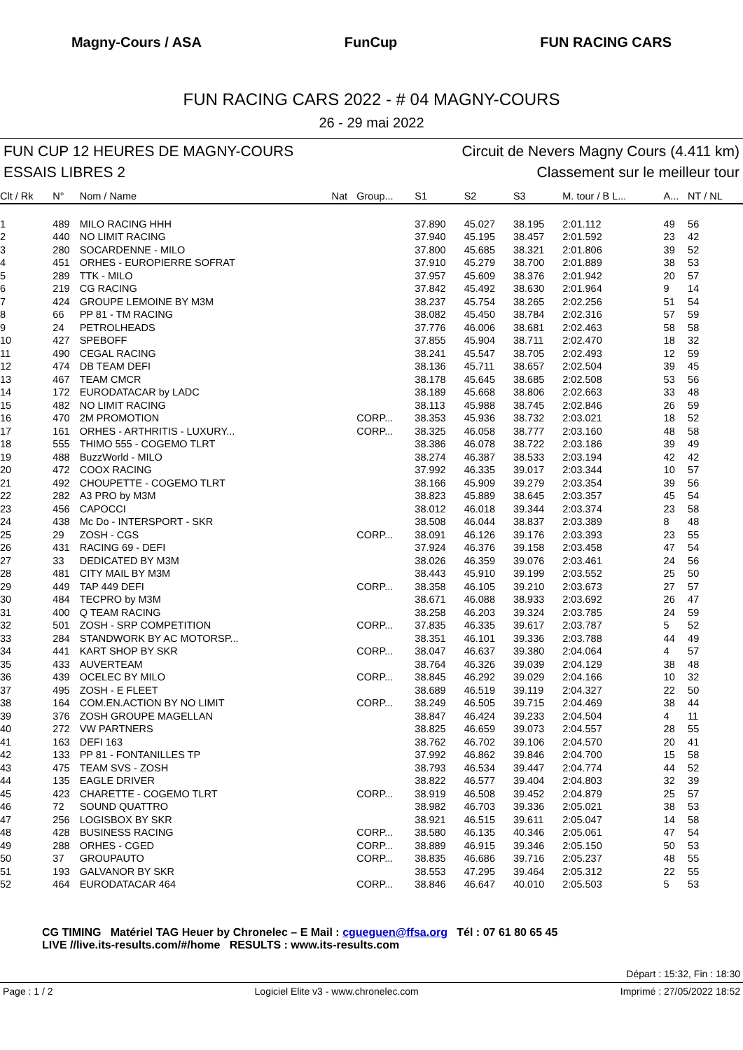Magny-Cours / ASA FunCup FUN RACING CARS
FUN RACING CARS 2022 - # 04 MAGNY-COURS
26 - 29 mai 2022
FUN CUP 12 HEURES DE MAGNY-COURS Circuit de Nevers Magny Cours (4.411 km)
ESSAIS LIBRES 2 Classement sur le meilleur tour
| Clt / Rk | N° | Nom / Name | Nat | Group... | S1 | S2 | S3 | M. tour / B L... | A... | NT / NL |
| --- | --- | --- | --- | --- | --- | --- | --- | --- | --- | --- |
| 1 | 489 | MILO RACING HHH | | | 37.890 | 45.027 | 38.195 | 2:01.112 | 49 | 56 |
| 2 | 440 | NO LIMIT RACING | | | 37.940 | 45.195 | 38.457 | 2:01.592 | 23 | 42 |
| 3 | 280 | SOCARDENNE - MILO | | | 37.800 | 45.685 | 38.321 | 2:01.806 | 39 | 52 |
| 4 | 451 | ORHES - EUROPIERRE SOFRAT | | | 37.910 | 45.279 | 38.700 | 2:01.889 | 38 | 53 |
| 5 | 289 | TTK - MILO | | | 37.957 | 45.609 | 38.376 | 2:01.942 | 20 | 57 |
| 6 | 219 | CG RACING | | | 37.842 | 45.492 | 38.630 | 2:01.964 | 9 | 14 |
| 7 | 424 | GROUPE LEMOINE BY M3M | | | 38.237 | 45.754 | 38.265 | 2:02.256 | 51 | 54 |
| 8 | 66 | PP 81 - TM RACING | | | 38.082 | 45.450 | 38.784 | 2:02.316 | 57 | 59 |
| 9 | 24 | PETROLHEADS | | | 37.776 | 46.006 | 38.681 | 2:02.463 | 58 | 58 |
| 10 | 427 | SPEBOFF | | | 37.855 | 45.904 | 38.711 | 2:02.470 | 18 | 32 |
| 11 | 490 | CEGAL RACING | | | 38.241 | 45.547 | 38.705 | 2:02.493 | 12 | 59 |
| 12 | 474 | DB TEAM DEFI | | | 38.136 | 45.711 | 38.657 | 2:02.504 | 39 | 45 |
| 13 | 467 | TEAM CMCR | | | 38.178 | 45.645 | 38.685 | 2:02.508 | 53 | 56 |
| 14 | 172 | EURODATACAR by LADC | | | 38.189 | 45.668 | 38.806 | 2:02.663 | 33 | 48 |
| 15 | 482 | NO LIMIT RACING | | | 38.113 | 45.988 | 38.745 | 2:02.846 | 26 | 59 |
| 16 | 470 | 2M PROMOTION | | CORP... | 38.353 | 45.936 | 38.732 | 2:03.021 | 18 | 52 |
| 17 | 161 | ORHES - ARTHRITIS - LUXURY... | | CORP... | 38.325 | 46.058 | 38.777 | 2:03.160 | 48 | 58 |
| 18 | 555 | THIMO 555 - COGEMO TLRT | | | 38.386 | 46.078 | 38.722 | 2:03.186 | 39 | 49 |
| 19 | 488 | BuzzWorld - MILO | | | 38.274 | 46.387 | 38.533 | 2:03.194 | 42 | 42 |
| 20 | 472 | COOX RACING | | | 37.992 | 46.335 | 39.017 | 2:03.344 | 10 | 57 |
| 21 | 492 | CHOUPETTE - COGEMO TLRT | | | 38.166 | 45.909 | 39.279 | 2:03.354 | 39 | 56 |
| 22 | 282 | A3 PRO by M3M | | | 38.823 | 45.889 | 38.645 | 2:03.357 | 45 | 54 |
| 23 | 456 | CAPOCCI | | | 38.012 | 46.018 | 39.344 | 2:03.374 | 23 | 58 |
| 24 | 438 | Mc Do - INTERSPORT - SKR | | | 38.508 | 46.044 | 38.837 | 2:03.389 | 8 | 48 |
| 25 | 29 | ZOSH - CGS | | CORP... | 38.091 | 46.126 | 39.176 | 2:03.393 | 23 | 55 |
| 26 | 431 | RACING 69 - DEFI | | | 37.924 | 46.376 | 39.158 | 2:03.458 | 47 | 54 |
| 27 | 33 | DEDICATED BY M3M | | | 38.026 | 46.359 | 39.076 | 2:03.461 | 24 | 56 |
| 28 | 481 | CITY MAIL BY M3M | | | 38.443 | 45.910 | 39.199 | 2:03.552 | 25 | 50 |
| 29 | 449 | TAP 449 DEFI | | CORP... | 38.358 | 46.105 | 39.210 | 2:03.673 | 27 | 57 |
| 30 | 484 | TECPRO by M3M | | | 38.671 | 46.088 | 38.933 | 2:03.692 | 26 | 47 |
| 31 | 400 | Q TEAM RACING | | | 38.258 | 46.203 | 39.324 | 2:03.785 | 24 | 59 |
| 32 | 501 | ZOSH - SRP COMPETITION | | CORP... | 37.835 | 46.335 | 39.617 | 2:03.787 | 5 | 52 |
| 33 | 284 | STANDWORK BY AC MOTORSP... | | | 38.351 | 46.101 | 39.336 | 2:03.788 | 44 | 49 |
| 34 | 441 | KART SHOP BY SKR | | CORP... | 38.047 | 46.637 | 39.380 | 2:04.064 | 4 | 57 |
| 35 | 433 | AUVERTEAM | | | 38.764 | 46.326 | 39.039 | 2:04.129 | 38 | 48 |
| 36 | 439 | OCELEC BY MILO | | CORP... | 38.845 | 46.292 | 39.029 | 2:04.166 | 10 | 32 |
| 37 | 495 | ZOSH - E FLEET | | | 38.689 | 46.519 | 39.119 | 2:04.327 | 22 | 50 |
| 38 | 164 | COM.EN.ACTION BY NO LIMIT | | CORP... | 38.249 | 46.505 | 39.715 | 2:04.469 | 38 | 44 |
| 39 | 376 | ZOSH GROUPE MAGELLAN | | | 38.847 | 46.424 | 39.233 | 2:04.504 | 4 | 11 |
| 40 | 272 | VW PARTNERS | | | 38.825 | 46.659 | 39.073 | 2:04.557 | 28 | 55 |
| 41 | 163 | DEFI 163 | | | 38.762 | 46.702 | 39.106 | 2:04.570 | 20 | 41 |
| 42 | 133 | PP 81 - FONTANILLES TP | | | 37.992 | 46.862 | 39.846 | 2:04.700 | 15 | 58 |
| 43 | 475 | TEAM SVS - ZOSH | | | 38.793 | 46.534 | 39.447 | 2:04.774 | 44 | 52 |
| 44 | 135 | EAGLE DRIVER | | | 38.822 | 46.577 | 39.404 | 2:04.803 | 32 | 39 |
| 45 | 423 | CHARETTE - COGEMO TLRT | | CORP... | 38.919 | 46.508 | 39.452 | 2:04.879 | 25 | 57 |
| 46 | 72 | SOUND QUATTRO | | | 38.982 | 46.703 | 39.336 | 2:05.021 | 38 | 53 |
| 47 | 256 | LOGISBOX BY SKR | | | 38.921 | 46.515 | 39.611 | 2:05.047 | 14 | 58 |
| 48 | 428 | BUSINESS RACING | | CORP... | 38.580 | 46.135 | 40.346 | 2:05.061 | 47 | 54 |
| 49 | 288 | ORHES - CGED | | CORP... | 38.889 | 46.915 | 39.346 | 2:05.150 | 50 | 53 |
| 50 | 37 | GROUPAUTO | | CORP... | 38.835 | 46.686 | 39.716 | 2:05.237 | 48 | 55 |
| 51 | 193 | GALVANOR BY SKR | | | 38.553 | 47.295 | 39.464 | 2:05.312 | 22 | 55 |
| 52 | 464 | EURODATACAR 464 | | CORP... | 38.846 | 46.647 | 40.010 | 2:05.503 | 5 | 53 |
CG TIMING Matériel TAG Heuer by Chronelec – E Mail : cgueguen@ffsa.org Tél : 07 61 80 65 45
LIVE //live.its-results.com/#/home RESULTS : www.its-results.com
Départ : 15:32, Fin : 18:30
Page : 1 / 2 Logiciel Elite v3 - www.chronelec.com Imprimé : 27/05/2022 18:52